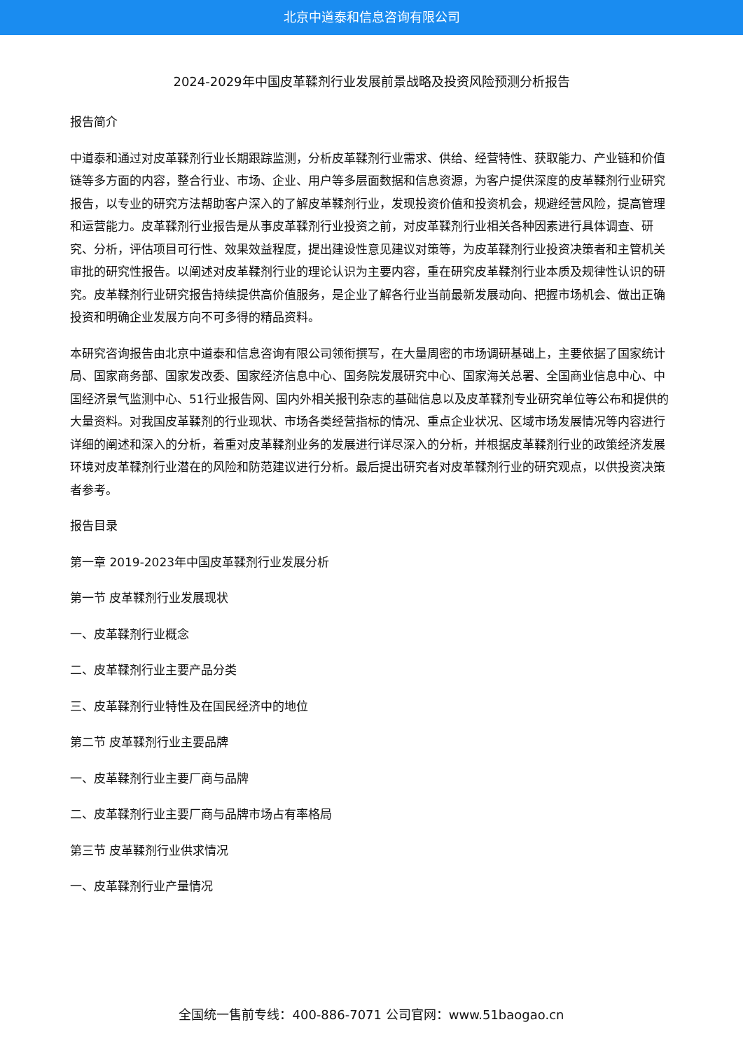北京中道泰和信息咨询有限公司
2024-2029年中国皮革鞣剂行业发展前景战略及投资风险预测分析报告
报告简介
中道泰和通过对皮革鞣剂行业长期跟踪监测，分析皮革鞣剂行业需求、供给、经营特性、获取能力、产业链和价值链等多方面的内容，整合行业、市场、企业、用户等多层面数据和信息资源，为客户提供深度的皮革鞣剂行业研究报告，以专业的研究方法帮助客户深入的了解皮革鞣剂行业，发现投资价值和投资机会，规避经营风险，提高管理和运营能力。皮革鞣剂行业报告是从事皮革鞣剂行业投资之前，对皮革鞣剂行业相关各种因素进行具体调查、研究、分析，评估项目可行性、效果效益程度，提出建设性意见建议对策等，为皮革鞣剂行业投资决策者和主管机关审批的研究性报告。以阐述对皮革鞣剂行业的理论认识为主要内容，重在研究皮革鞣剂行业本质及规律性认识的研究。皮革鞣剂行业研究报告持续提供高价值服务，是企业了解各行业当前最新发展动向、把握市场机会、做出正确投资和明确企业发展方向不可多得的精品资料。
本研究咨询报告由北京中道泰和信息咨询有限公司领衔撰写，在大量周密的市场调研基础上，主要依据了国家统计局、国家商务部、国家发改委、国家经济信息中心、国务院发展研究中心、国家海关总署、全国商业信息中心、中国经济景气监测中心、51行业报告网、国内外相关报刊杂志的基础信息以及皮革鞣剂专业研究单位等公布和提供的大量资料。对我国皮革鞣剂的行业现状、市场各类经营指标的情况、重点企业状况、区域市场发展情况等内容进行详细的阐述和深入的分析，着重对皮革鞣剂业务的发展进行详尽深入的分析，并根据皮革鞣剂行业的政策经济发展环境对皮革鞣剂行业潜在的风险和防范建议进行分析。最后提出研究者对皮革鞣剂行业的研究观点，以供投资决策者参考。
报告目录
第一章 2019-2023年中国皮革鞣剂行业发展分析
第一节 皮革鞣剂行业发展现状
一、皮革鞣剂行业概念
二、皮革鞣剂行业主要产品分类
三、皮革鞣剂行业特性及在国民经济中的地位
第二节 皮革鞣剂行业主要品牌
一、皮革鞣剂行业主要厂商与品牌
二、皮革鞣剂行业主要厂商与品牌市场占有率格局
第三节 皮革鞣剂行业供求情况
一、皮革鞣剂行业产量情况
全国统一售前专线：400-886-7071 公司官网：www.51baogao.cn